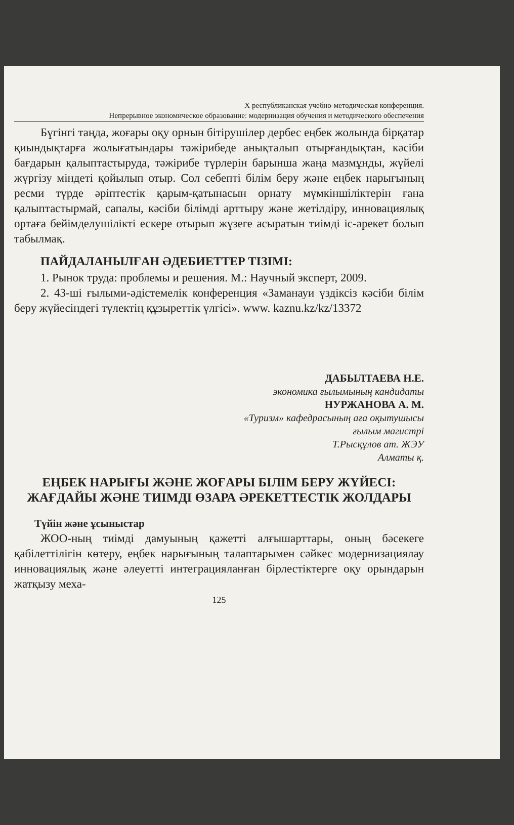X республиканская учебно-методическая конференция.
Непрерывное экономическое образование: модернизация обучения и методического обеспечения
Бүгінгі таңда, жоғары оқу орнын бітірушілер дербес еңбек жолында бірқатар қиындықтарға жолығатындары тәжірибеде анықталып отырғандықтан, кәсіби бағдарын қалыптастыруда, тәжірибе түрлерін барынша жаңа мазмұнды, жүйелі жүргізу міндеті қойылып отыр. Сол себепті білім беру және еңбек нарығының ресми түрде әріптестік қарым-қатынасын орнату мүмкіншіліктерін ғана қалыптастырмай, сапалы, кәсіби білімді арттыру және жетілдіру, инновациялық ортаға бейімделушілікті ескере отырып жүзеге асыратын тиімді іс-әрекет болып табылмақ.
ПАЙДАЛАНЫЛҒАН ӘДЕБИЕТТЕР ТІЗІМІ:
1. Рынок труда: проблемы и решения. М.: Научный эксперт, 2009.
2. 43-ші ғылыми-әдістемелік конференция «Заманауи үздіксіз кәсіби білім беру жүйесіндегі түлектің құзыреттік үлгісі». www. kaznu.kz/kz/13372
ДАБЫЛТАЕВА Н.Е.
экономика ғылымының кандидаты
НУРЖАНОВА А. М.
«Туризм» кафедрасының аға оқытушысы
ғылым магистрі
Т.Рысқұлов ат. ЖЭУ
Алматы қ.
ЕҢБЕК НАРЫҒЫ ЖӘНЕ ЖОҒАРЫ БІЛІМ БЕРУ ЖҮЙЕСІ: ЖАҒДАЙЫ ЖӘНЕ ТИІМДІ ӨЗАРА ӘРЕКЕТТЕСТІК ЖОЛДАРЫ
Түйін және ұсыныстар
ЖОО-ның тиімді дамуының қажетті алғышарттары, оның бәсекеге қабілеттілігін көтеру, еңбек нарығының талаптарымен сәйкес модернизациялау инновациялық және әлеуетті интеграцияланған бірлестіктерге оқу орындарын жатқызу меха-
125